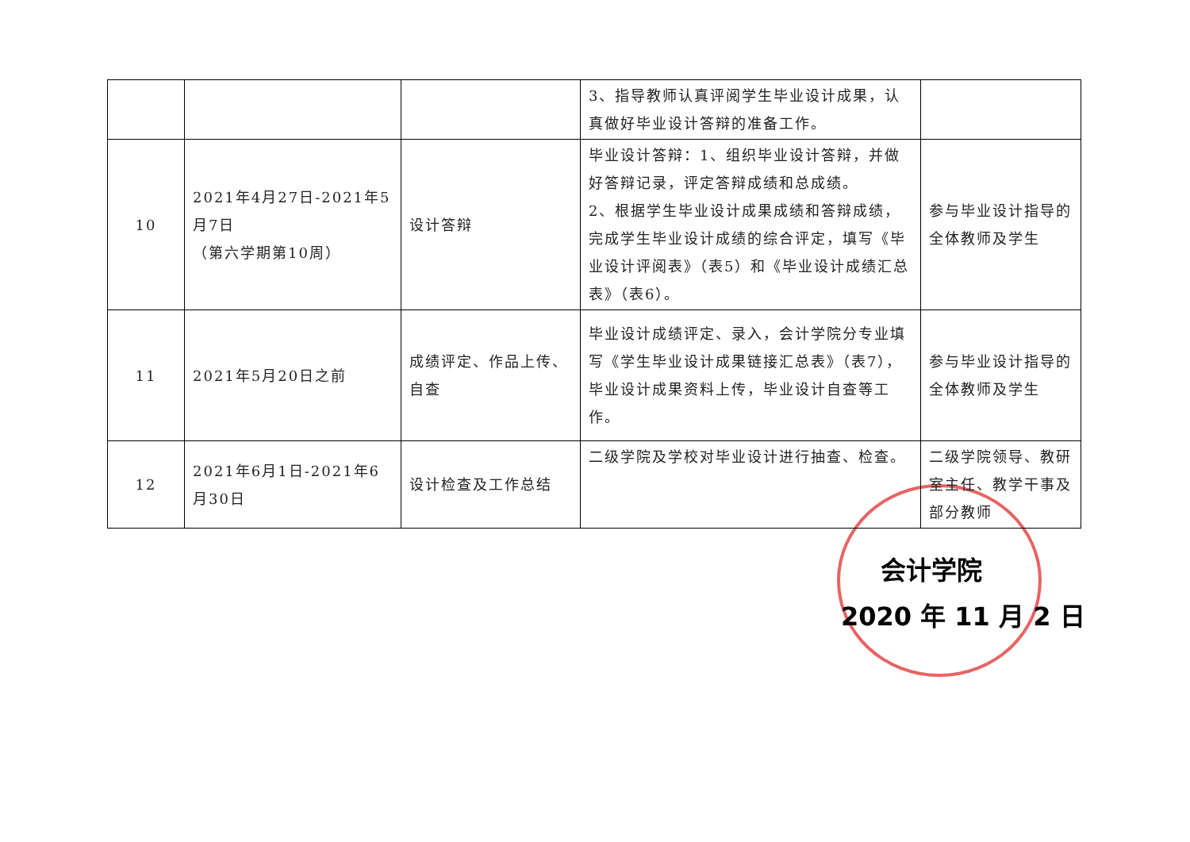| | | | 3、指导教师认真评阅学生毕业设计成果，认真做好毕业设计答辩的准备工作。 | |
| 10 | 2021年4月27日-2021年5月7日 （第六学期第10周） | 设计答辩 | 毕业设计答辩：1、组织毕业设计答辩，并做好答辩记录，评定答辩成绩和总成绩。 2、根据学生毕业设计成果成绩和答辩成绩，完成学生毕业设计成绩的综合评定，填写《毕业设计评阅表》（表5）和《毕业设计成绩汇总表》（表6）。 | 参与毕业设计指导的全体教师及学生 |
| 11 | 2021年5月20日之前 | 成绩评定、作品上传、自查 | 毕业设计成绩评定、录入，会计学院分专业填写《学生毕业设计成果链接汇总表》（表7），毕业设计成果资料上传，毕业设计自查等工作。 | 参与毕业设计指导的全体教师及学生 |
| 12 | 2021年6月1日-2021年6月30日 | 设计检查及工作总结 | 二级学院及学校对毕业设计进行抽查、检查。 | 二级学院领导、教研室主任、教学干事及部分教师 |
会计学院
2020 年 11 月 2 日